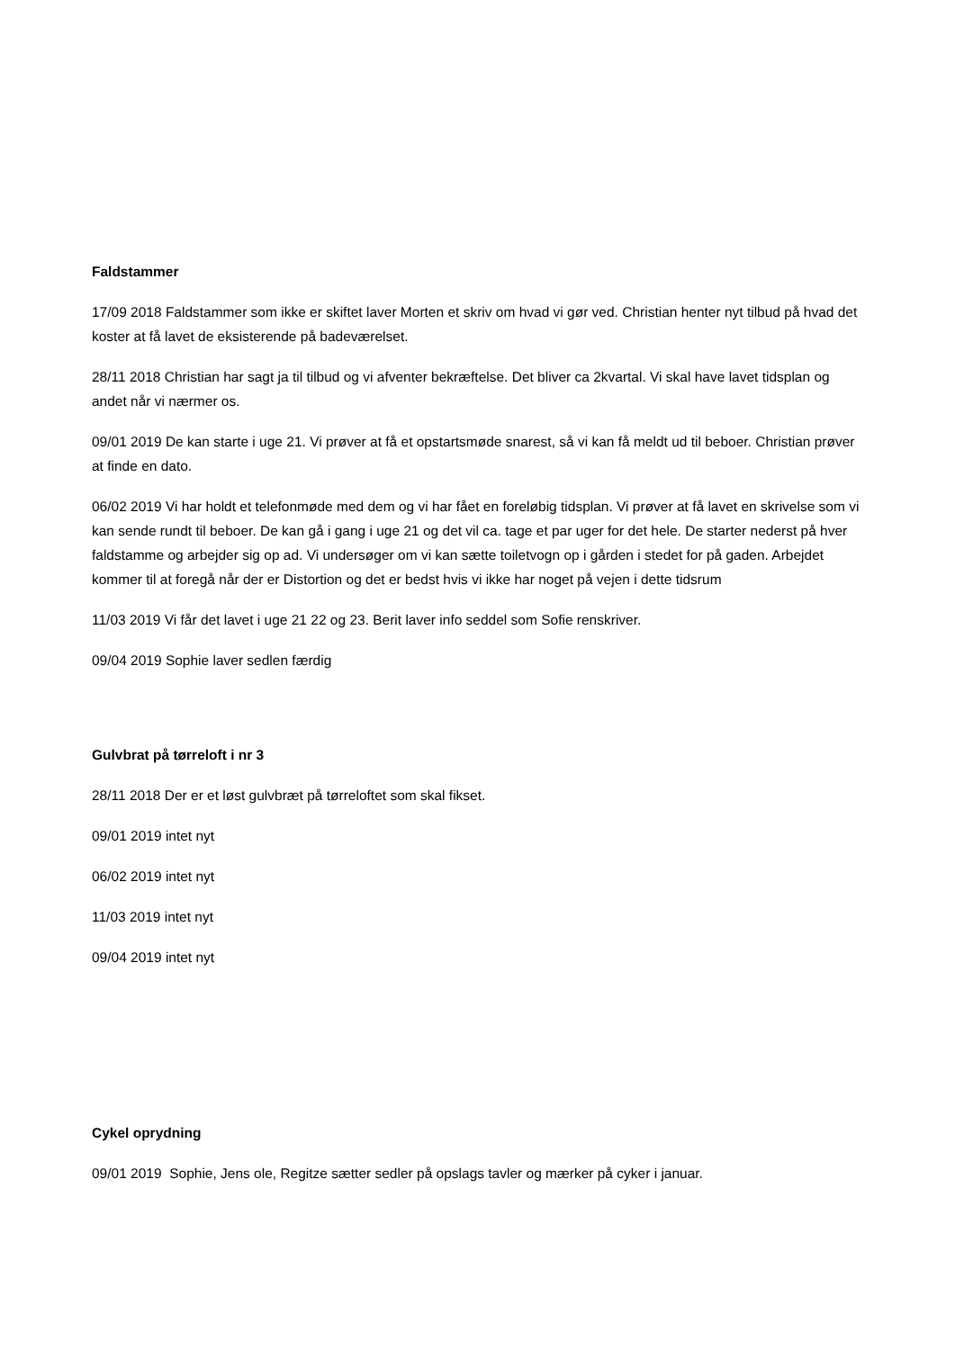Faldstammer
17/09 2018 Faldstammer som ikke er skiftet laver Morten et skriv om hvad vi gør ved. Christian henter nyt tilbud på hvad det koster at få lavet de eksisterende på badeværelset.
28/11 2018 Christian har sagt ja til tilbud og vi afventer bekræftelse. Det bliver ca 2kvartal. Vi skal have lavet tidsplan og andet når vi nærmer os.
09/01 2019 De kan starte i uge 21. Vi prøver at få et opstartsmøde snarest, så vi kan få meldt ud til beboer. Christian prøver at finde en dato.
06/02 2019 Vi har holdt et telefonmøde med dem og vi har fået en foreløbig tidsplan. Vi prøver at få lavet en skrivelse som vi kan sende rundt til beboer. De kan gå i gang i uge 21 og det vil ca. tage et par uger for det hele. De starter nederst på hver faldstamme og arbejder sig op ad. Vi undersøger om vi kan sætte toiletvogn op i gården i stedet for på gaden. Arbejdet kommer til at foregå når der er Distortion og det er bedst hvis vi ikke har noget på vejen i dette tidsrum
11/03 2019 Vi får det lavet i uge 21 22 og 23. Berit laver info seddel som Sofie renskriver.
09/04 2019 Sophie laver sedlen færdig
Gulvbrat på tørreloft i nr 3
28/11 2018 Der er et løst gulvbræt på tørreloftet som skal fikset.
09/01 2019 intet nyt
06/02 2019 intet nyt
11/03 2019 intet nyt
09/04 2019 intet nyt
Cykel oprydning
09/01 2019 Sophie, Jens ole, Regitze sætter sedler på opslags tavler og mærker på cyker i januar.